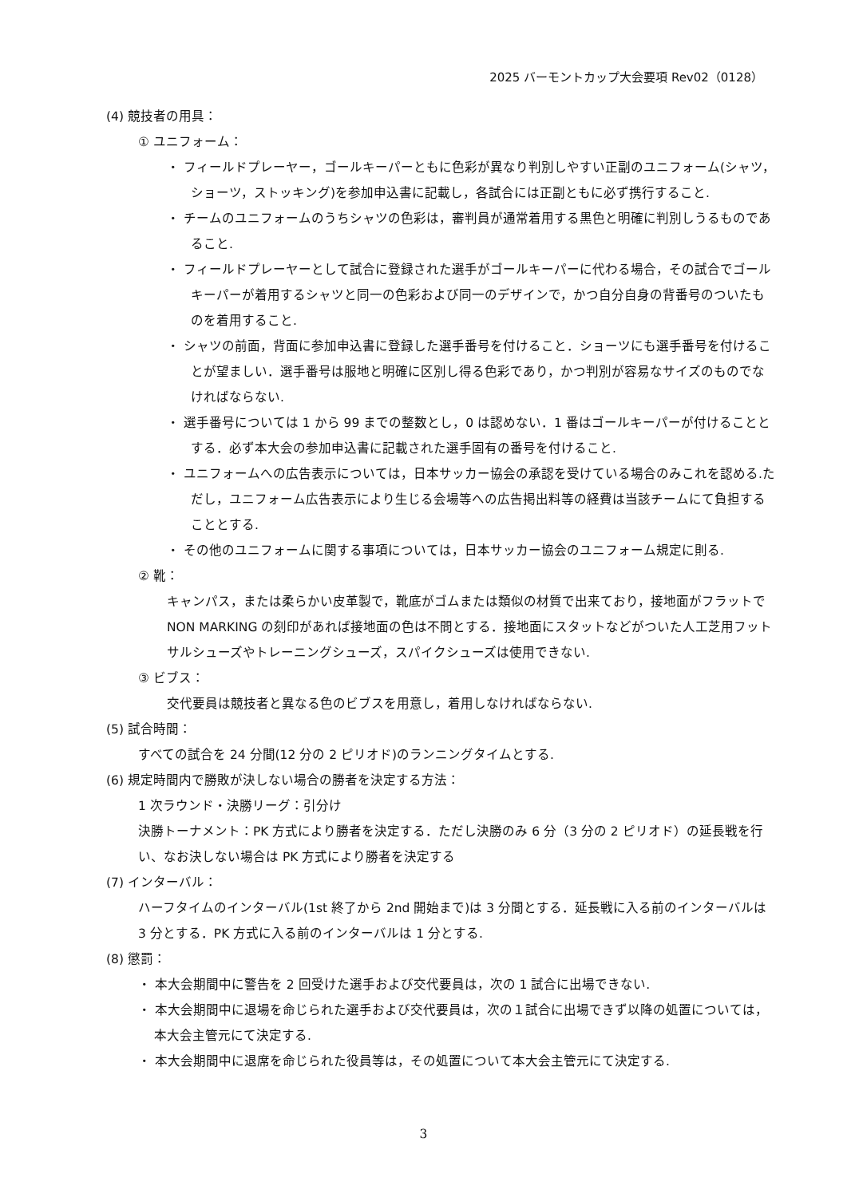2025 バーモントカップ大会要項 Rev02（0128）
(4) 競技者の用具：
① ユニフォーム：
・ フィールドプレーヤー，ゴールキーパーともに色彩が異なり判別しやすい正副のユニフォーム(シャツ，ショーツ，ストッキング)を参加申込書に記載し，各試合には正副ともに必ず携行すること.
・ チームのユニフォームのうちシャツの色彩は，審判員が通常着用する黒色と明確に判別しうるものであること.
・ フィールドプレーヤーとして試合に登録された選手がゴールキーパーに代わる場合，その試合でゴールキーパーが着用するシャツと同一の色彩および同一のデザインで，かつ自分自身の背番号のついたものを着用すること.
・ シャツの前面，背面に参加申込書に登録した選手番号を付けること．ショーツにも選手番号を付けることが望ましい．選手番号は服地と明確に区別し得る色彩であり，かつ判別が容易なサイズのものでなければならない.
・ 選手番号については 1 から 99 までの整数とし，0 は認めない．1 番はゴールキーパーが付けることとする．必ず本大会の参加申込書に記載された選手固有の番号を付けること.
・ ユニフォームへの広告表示については，日本サッカー協会の承認を受けている場合のみこれを認める.ただし，ユニフォーム広告表示により生じる会場等への広告掲出料等の経費は当該チームにて負担することとする.
・ その他のユニフォームに関する事項については，日本サッカー協会のユニフォーム規定に則る.
② 靴：
キャンパス，または柔らかい皮革製で，靴底がゴムまたは類似の材質で出来ており，接地面がフラットでNON MARKING の刻印があれば接地面の色は不問とする．接地面にスタットなどがついた人工芝用フットサルシューズやトレーニングシューズ，スパイクシューズは使用できない.
③ ビブス：
交代要員は競技者と異なる色のビブスを用意し，着用しなければならない.
(5) 試合時間：
すべての試合を 24 分間(12 分の 2 ピリオド)のランニングタイムとする.
(6) 規定時間内で勝敗が決しない場合の勝者を決定する方法：
1 次ラウンド・決勝リーグ：引分け
決勝トーナメント：PK 方式により勝者を決定する．ただし決勝のみ 6 分（3 分の 2 ピリオド）の延長戦を行い、なお決しない場合は PK 方式により勝者を決定する
(7) インターバル：
ハーフタイムのインターバル(1st 終了から 2nd 開始まで)は 3 分間とする．延長戦に入る前のインターバルは 3 分とする．PK 方式に入る前のインターバルは 1 分とする.
(8) 懲罰：
・ 本大会期間中に警告を 2 回受けた選手および交代要員は，次の 1 試合に出場できない.
・ 本大会期間中に退場を命じられた選手および交代要員は，次の１試合に出場できず以降の処置については，本大会主管元にて決定する.
・ 本大会期間中に退席を命じられた役員等は，その処置について本大会主管元にて決定する.
3